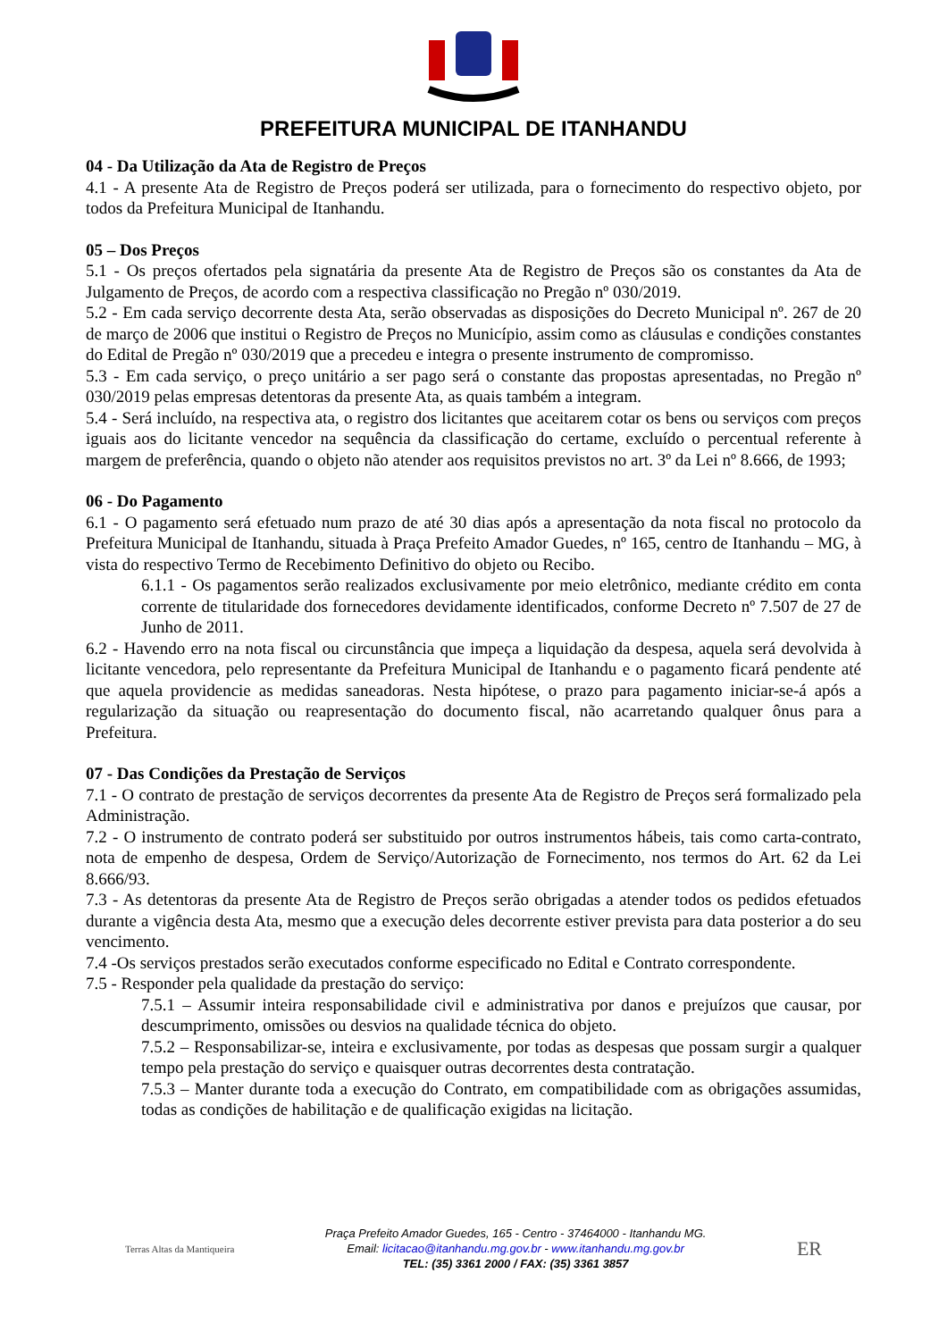PREFEITURA MUNICIPAL DE ITANHANDU
04 - Da Utilização da Ata de Registro de Preços
4.1 - A presente Ata de Registro de Preços poderá ser utilizada, para o fornecimento do respectivo objeto, por todos da Prefeitura Municipal de Itanhandu.
05 – Dos Preços
5.1 - Os preços ofertados pela signatária da presente Ata de Registro de Preços são os constantes da Ata de Julgamento de Preços, de acordo com a respectiva classificação no Pregão nº 030/2019.
5.2 - Em cada serviço decorrente desta Ata, serão observadas as disposições do Decreto Municipal nº. 267 de 20 de março de 2006 que institui o Registro de Preços no Município, assim como as cláusulas e condições constantes do Edital de Pregão nº 030/2019 que a precedeu e integra o presente instrumento de compromisso.
5.3 - Em cada serviço, o preço unitário a ser pago será o constante das propostas apresentadas, no Pregão nº 030/2019 pelas empresas detentoras da presente Ata, as quais também a integram.
5.4 - Será incluído, na respectiva ata, o registro dos licitantes que aceitarem cotar os bens ou serviços com preços iguais aos do licitante vencedor na sequência da classificação do certame, excluído o percentual referente à margem de preferência, quando o objeto não atender aos requisitos previstos no art. 3º da Lei nº 8.666, de 1993;
06 - Do Pagamento
6.1 - O pagamento será efetuado num prazo de até 30 dias após a apresentação da nota fiscal no protocolo da Prefeitura Municipal de Itanhandu, situada à Praça Prefeito Amador Guedes, nº 165, centro de Itanhandu – MG, à vista do respectivo Termo de Recebimento Definitivo do objeto ou Recibo.
6.1.1 - Os pagamentos serão realizados exclusivamente por meio eletrônico, mediante crédito em conta corrente de titularidade dos fornecedores devidamente identificados, conforme Decreto nº 7.507 de 27 de Junho de 2011.
6.2 - Havendo erro na nota fiscal ou circunstância que impeça a liquidação da despesa, aquela será devolvida à licitante vencedora, pelo representante da Prefeitura Municipal de Itanhandu e o pagamento ficará pendente até que aquela providencie as medidas saneadoras. Nesta hipótese, o prazo para pagamento iniciar-se-á após a regularização da situação ou reapresentação do documento fiscal, não acarretando qualquer ônus para a Prefeitura.
07 - Das Condições da Prestação de Serviços
7.1 - O contrato de prestação de serviços decorrentes da presente Ata de Registro de Preços será formalizado pela Administração.
7.2 - O instrumento de contrato poderá ser substituido por outros instrumentos hábeis, tais como carta-contrato, nota de empenho de despesa, Ordem de Serviço/Autorização de Fornecimento, nos termos do Art. 62 da Lei 8.666/93.
7.3 - As detentoras da presente Ata de Registro de Preços serão obrigadas a atender todos os pedidos efetuados durante a vigência desta Ata, mesmo que a execução deles decorrente estiver prevista para data posterior a do seu vencimento.
7.4 -Os serviços prestados serão executados conforme especificado no Edital e Contrato correspondente.
7.5 - Responder pela qualidade da prestação do serviço:
7.5.1 – Assumir inteira responsabilidade civil e administrativa por danos e prejuízos que causar, por descumprimento, omissões ou desvios na qualidade técnica do objeto.
7.5.2 – Responsabilizar-se, inteira e exclusivamente, por todas as despesas que possam surgir a qualquer tempo pela prestação do serviço e quaisquer outras decorrentes desta contratação.
7.5.3 – Manter durante toda a execução do Contrato, em compatibilidade com as obrigações assumidas, todas as condições de habilitação e de qualificação exigidas na licitação.
Terras Altas da Mantiqueira
Praça Prefeito Amador Guedes, 165 - Centro - 37464000 - Itanhandu MG.
Email: licitacao@itanhandu.mg.gov.br - www.itanhandu.mg.gov.br
TEL: (35) 3361 2000 / FAX: (35) 3361 3857
ER